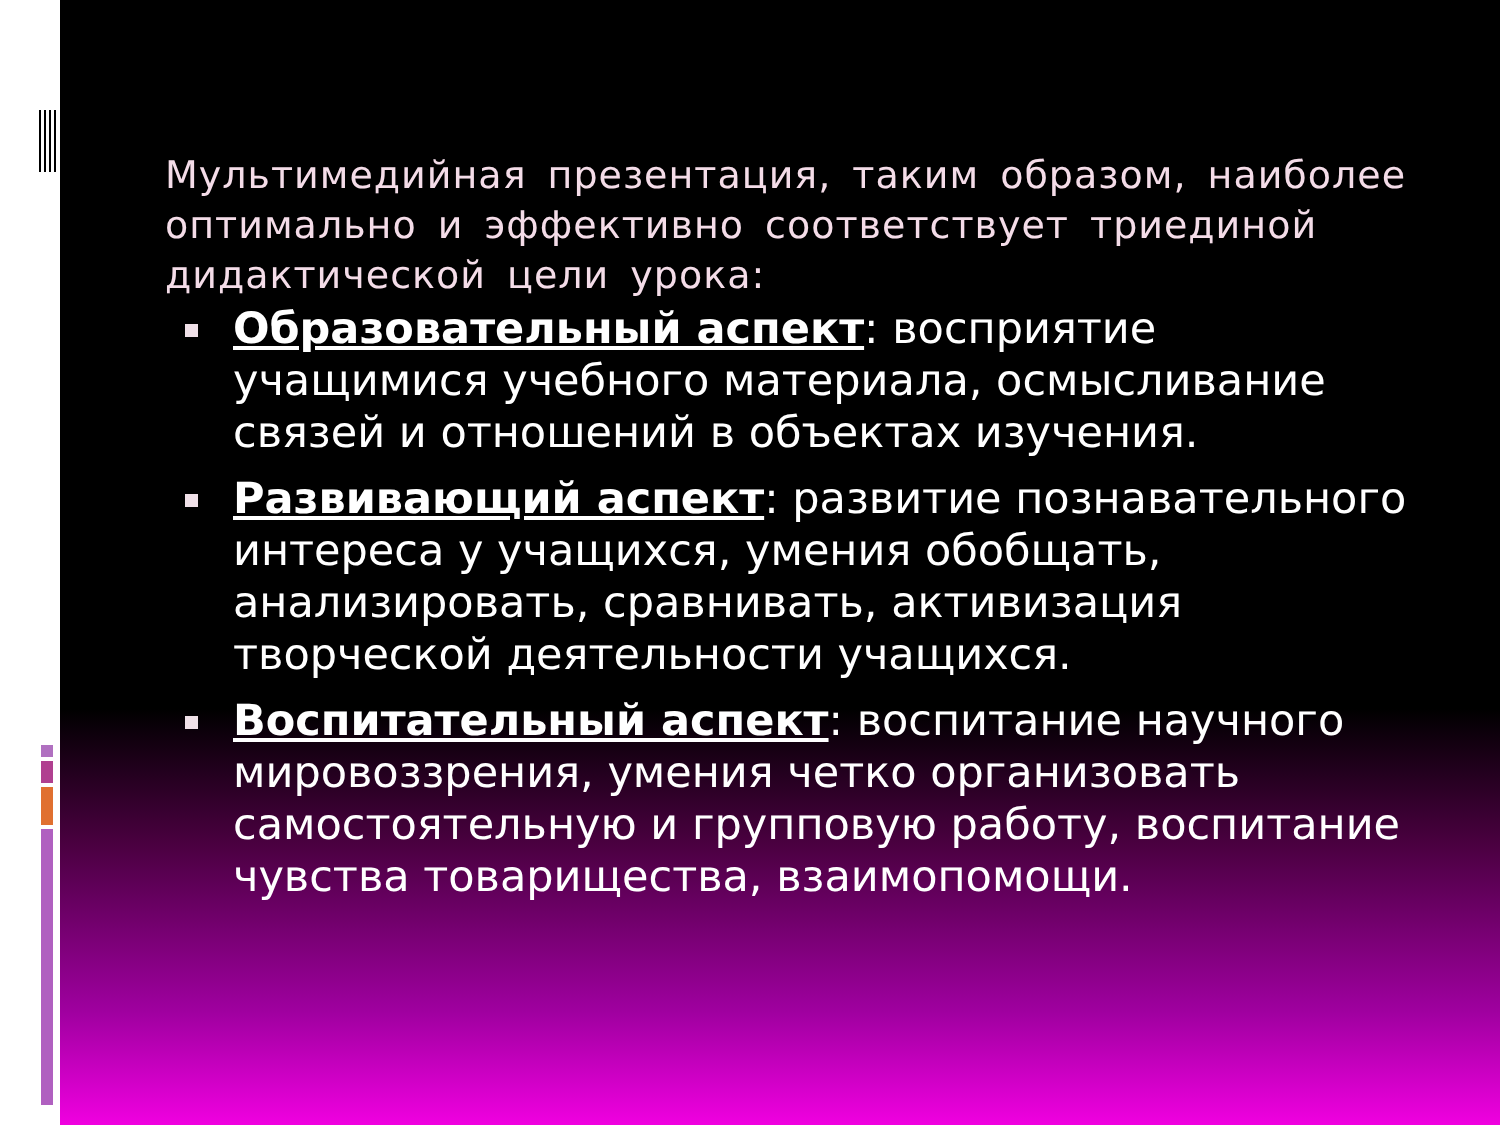Мультимедийная презентация, таким образом, наиболее оптимально и эффективно соответствует триединой дидактической цели урока:
Образовательный аспект: восприятие учащимися учебного материала, осмысливание связей и отношений в объектах изучения.
Развивающий аспект: развитие познавательного интереса у учащихся, умения обобщать, анализировать, сравнивать, активизация творческой деятельности учащихся.
Воспитательный аспект: воспитание научного мировоззрения, умения четко организовать самостоятельную и групповую работу, воспитание чувства товарищества, взаимопомощи.